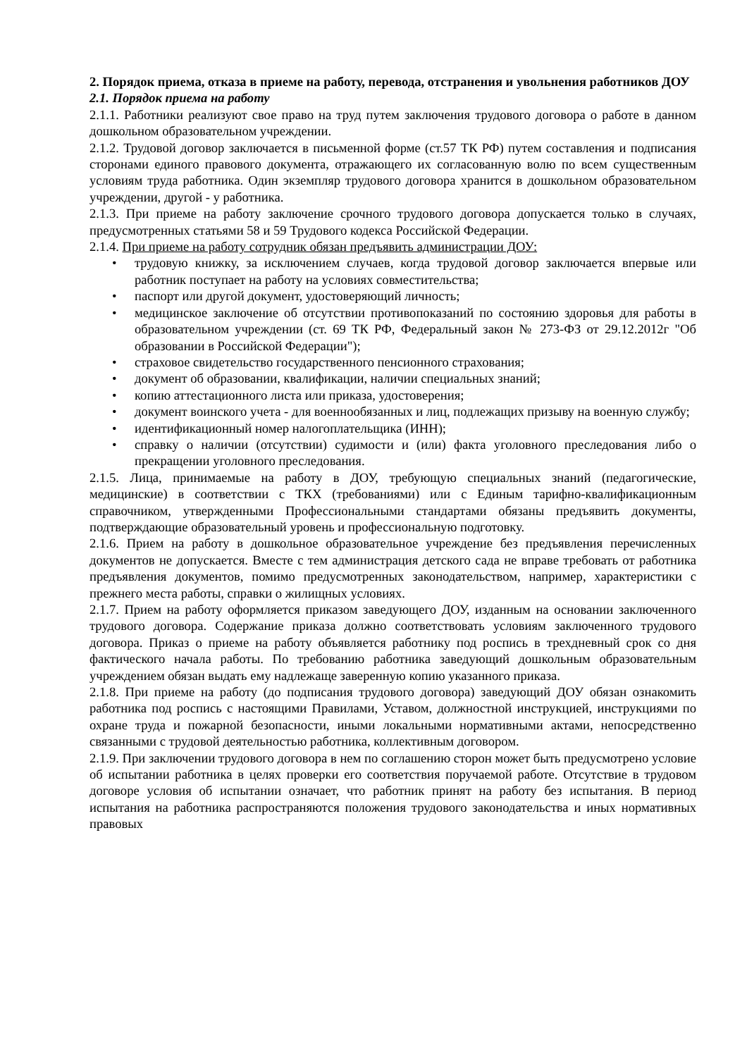2. Порядок приема, отказа в приеме на работу, перевода, отстранения и увольнения работников ДОУ
2.1. Порядок приема на работу
2.1.1. Работники реализуют свое право на труд путем заключения трудового договора о работе в данном дошкольном образовательном учреждении.
2.1.2. Трудовой договор заключается в письменной форме (ст.57 ТК РФ) путем составления и подписания сторонами единого правового документа, отражающего их согласованную волю по всем существенным условиям труда работника. Один экземпляр трудового договора хранится в дошкольном образовательном учреждении, другой - у работника.
2.1.3. При приеме на работу заключение срочного трудового договора допускается только в случаях, предусмотренных статьями 58 и 59 Трудового кодекса Российской Федерации.
2.1.4. При приеме на работу сотрудник обязан предъявить администрации ДОУ:
• трудовую книжку, за исключением случаев, когда трудовой договор заключается впервые или работник поступает на работу на условиях совместительства;
• паспорт или другой документ, удостоверяющий личность;
• медицинское заключение об отсутствии противопоказаний по состоянию здоровья для работы в образовательном учреждении (ст. 69 ТК РФ, Федеральный закон № 273-ФЗ от 29.12.2012г "Об образовании в Российской Федерации");
• страховое свидетельство государственного пенсионного страхования;
• документ об образовании, квалификации, наличии специальных знаний;
• копию аттестационного листа или приказа, удостоверения;
• документ воинского учета - для военнообязанных и лиц, подлежащих призыву на военную службу;
• идентификационный номер налогоплательщика (ИНН);
• справку о наличии (отсутствии) судимости и (или) факта уголовного преследования либо о прекращении уголовного преследования.
2.1.5. Лица, принимаемые на работу в ДОУ, требующую специальных знаний (педагогические, медицинские) в соответствии с ТКХ (требованиями) или с Единым тарифно-квалификационным справочником, утвержденными Профессиональными стандартами обязаны предъявить документы, подтверждающие образовательный уровень и профессиональную подготовку.
2.1.6. Прием на работу в дошкольное образовательное учреждение без предъявления перечисленных документов не допускается. Вместе с тем администрация детского сада не вправе требовать от работника предъявления документов, помимо предусмотренных законодательством, например, характеристики с прежнего места работы, справки о жилищных условиях.
2.1.7. Прием на работу оформляется приказом заведующего ДОУ, изданным на основании заключенного трудового договора. Содержание приказа должно соответствовать условиям заключенного трудового договора. Приказ о приеме на работу объявляется работнику под роспись в трехдневный срок со дня фактического начала работы. По требованию работника заведующий дошкольным образовательным учреждением обязан выдать ему надлежаще заверенную копию указанного приказа.
2.1.8. При приеме на работу (до подписания трудового договора) заведующий ДОУ обязан ознакомить работника под роспись с настоящими Правилами, Уставом, должностной инструкцией, инструкциями по охране труда и пожарной безопасности, иными локальными нормативными актами, непосредственно связанными с трудовой деятельностью работника, коллективным договором.
2.1.9. При заключении трудового договора в нем по соглашению сторон может быть предусмотрено условие об испытании работника в целях проверки его соответствия поручаемой работе. Отсутствие в трудовом договоре условия об испытании означает, что работник принят на работу без испытания. В период испытания на работника распространяются положения трудового законодательства и иных нормативных правовых